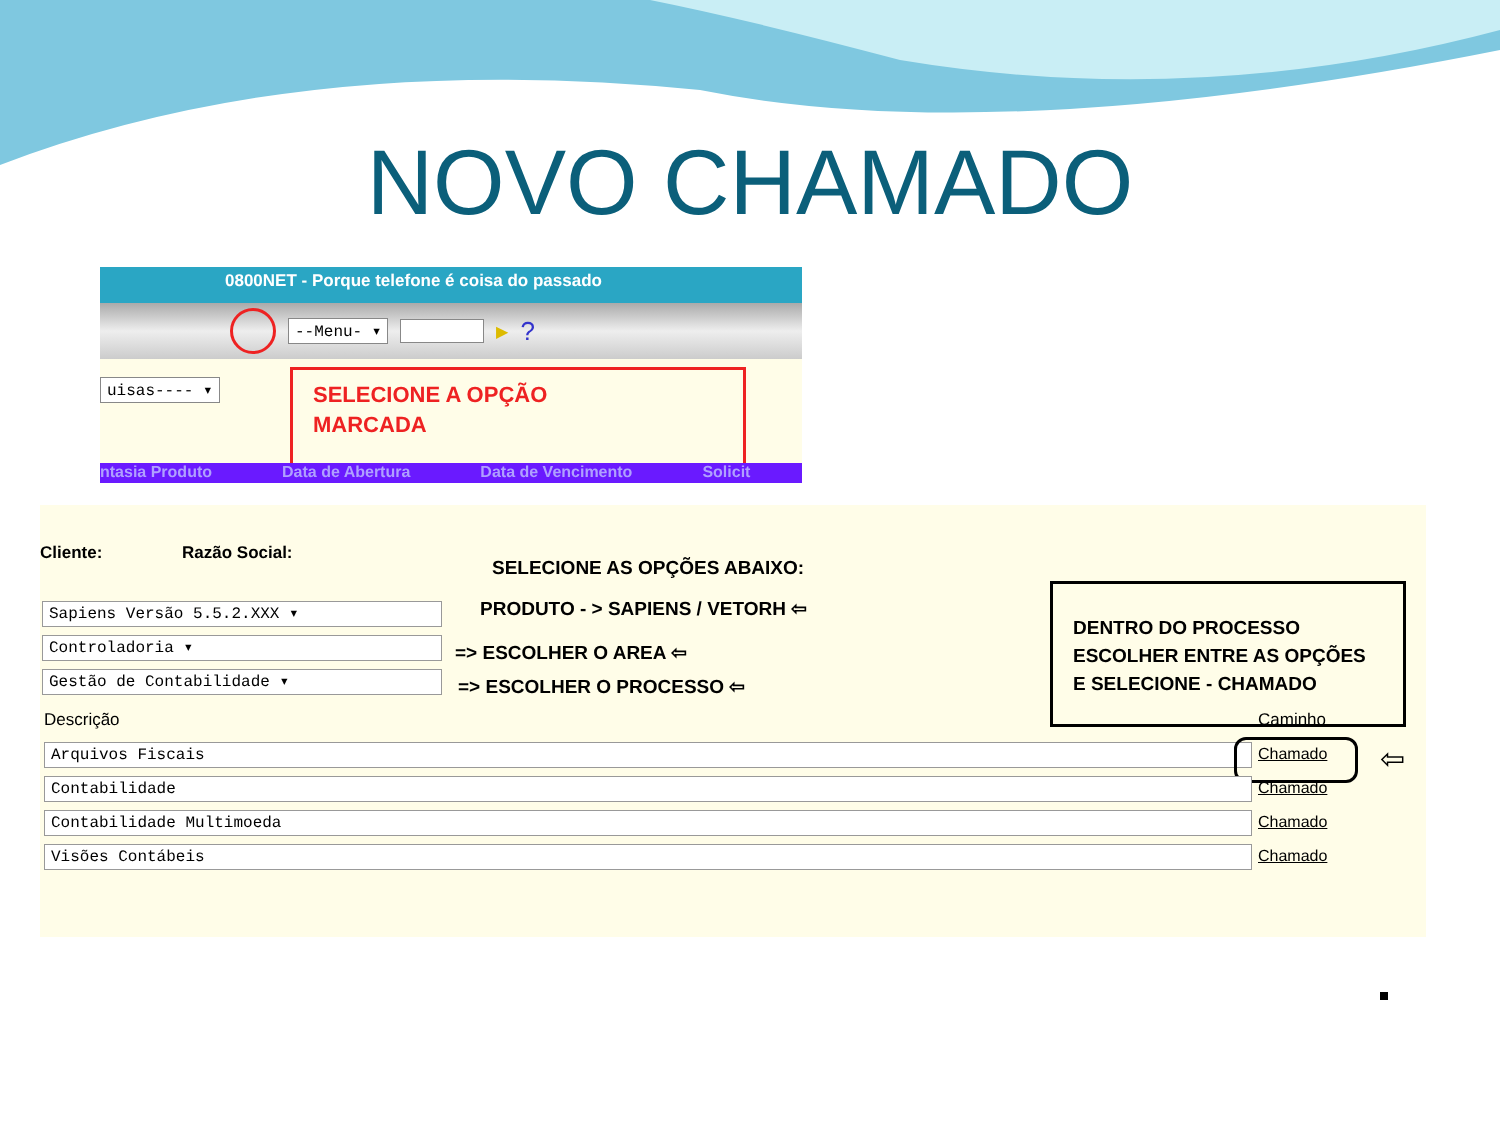NOVO CHAMADO
0800NET - Porque telefone é coisa do passado
--Menu- ▾ ▶?
uisas---- ▾
SELECIONE A OPÇÃO
MARCADA
ntasia Produto Data de Abertura Data de Vencimento Solicit
Cliente: Razão Social:
SELECIONE AS OPÇÕES ABAIXO:
Sapiens Versão 5.5.2.XXX ▾ PRODUTO - > SAPIENS / VETORH ⇦
Controladoria ▾ => ESCOLHER O AREA ⇦
Gestão de Contabilidade ▾ => ESCOLHER O PROCESSO ⇦
DENTRO DO PROCESSO ESCOLHER ENTRE AS OPÇÕES E SELECIONE - CHAMADO
Descrição Caminho
Arquivos Fiscais Chamado ⇦
Contabilidade Chamado
Contabilidade Multimoeda Chamado
Visões Contábeis Chamado